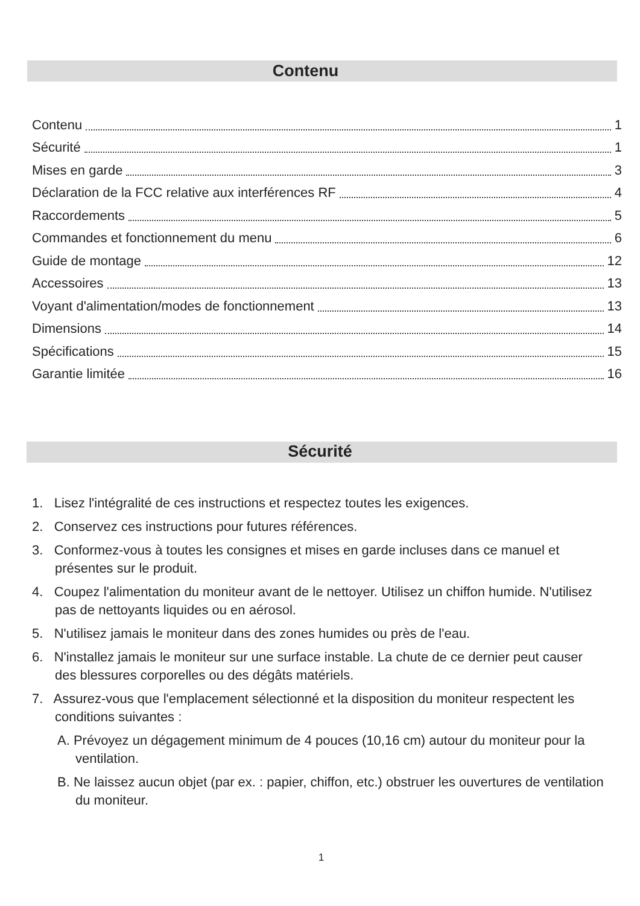Contenu
Contenu 1
Sécurité 1
Mises en garde 3
Déclaration de la FCC relative aux interférences RF 4
Raccordements 5
Commandes et fonctionnement du menu 6
Guide de montage 12
Accessoires 13
Voyant d'alimentation/modes de fonctionnement 13
Dimensions 14
Spécifications 15
Garantie limitée 16
Sécurité
1. Lisez l'intégralité de ces instructions et respectez toutes les exigences.
2. Conservez ces instructions pour futures références.
3. Conformez-vous à toutes les consignes et mises en garde incluses dans ce manuel et présentes sur le produit.
4. Coupez l'alimentation du moniteur avant de le nettoyer. Utilisez un chiffon humide. N'utilisez pas de nettoyants liquides ou en aérosol.
5. N'utilisez jamais le moniteur dans des zones humides ou près de l'eau.
6. N'installez jamais le moniteur sur une surface instable. La chute de ce dernier peut causer des blessures corporelles ou des dégâts matériels.
7. Assurez-vous que l'emplacement sélectionné et la disposition du moniteur respectent les conditions suivantes :
A. Prévoyez un dégagement minimum de 4 pouces (10,16 cm) autour du moniteur pour la ventilation.
B. Ne laissez aucun objet (par ex. : papier, chiffon, etc.) obstruer les ouvertures de ventilation du moniteur.
1